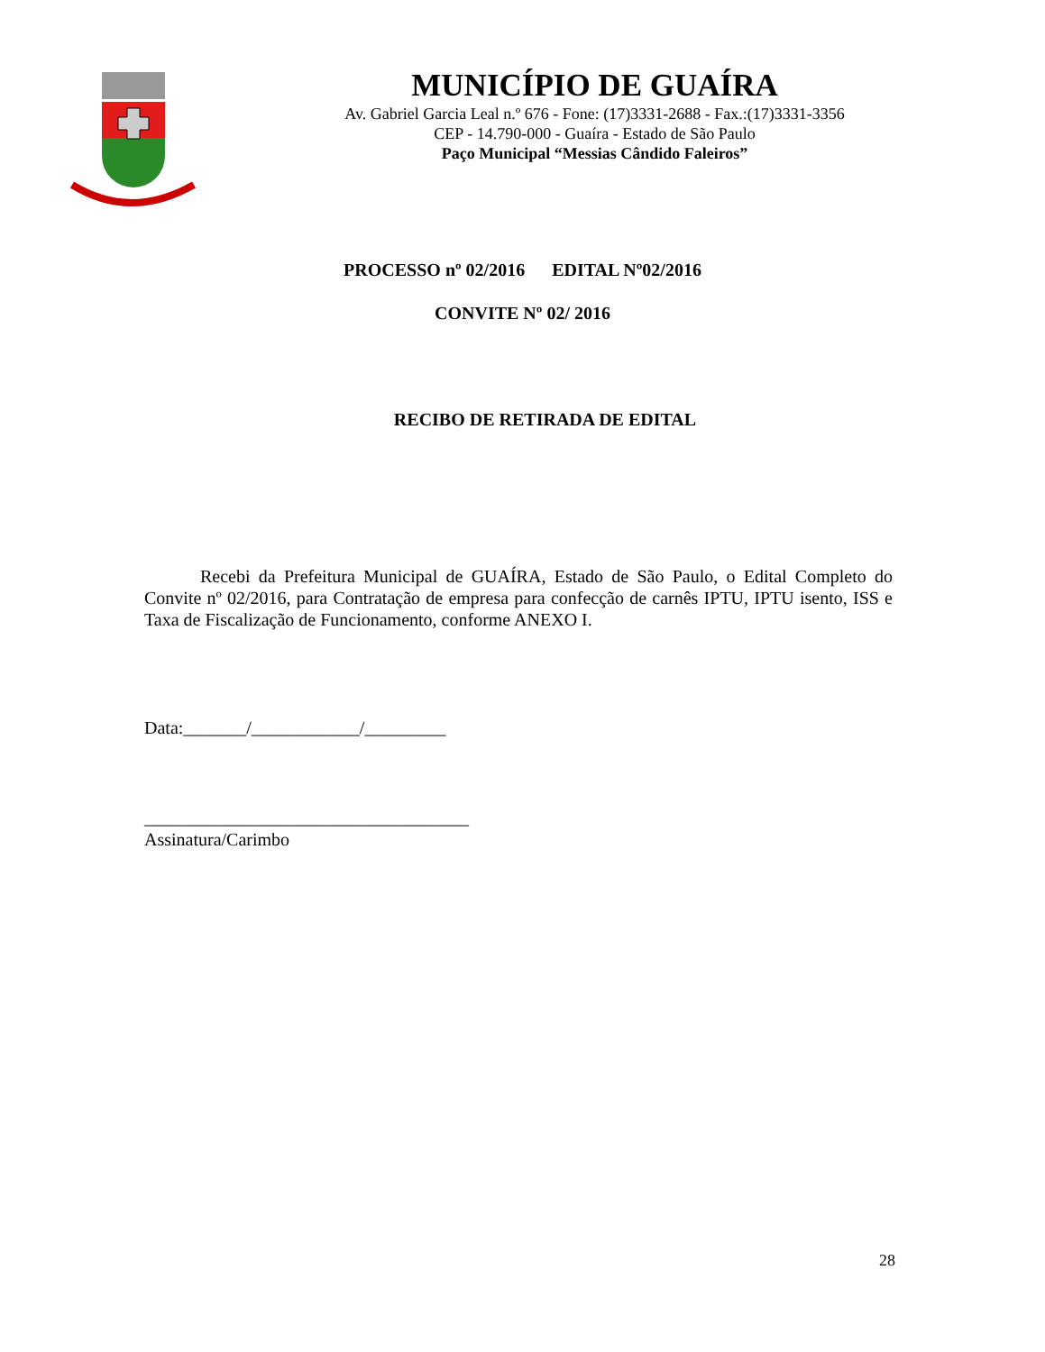MUNICÍPIO DE GUAÍRA
Av. Gabriel Garcia Leal n.º 676 - Fone: (17)3331-2688 - Fax.:(17)3331-3356
CEP - 14.790-000 - Guaíra - Estado de São Paulo
Paço Municipal “Messias Cândido Faleiros”
PROCESSO nº 02/2016 EDITAL Nº02/2016
CONVITE Nº 02/ 2016
RECIBO DE RETIRADA DE EDITAL
Recebi da Prefeitura Municipal de GUAÍRA, Estado de São Paulo, o Edital Completo do Convite nº 02/2016, para Contratação de empresa para confecção de carnês IPTU, IPTU isento, ISS e Taxa de Fiscalização de Funcionamento, conforme ANEXO I.
Data:_______/____________/_________
____________________________________
Assinatura/Carimbo
28